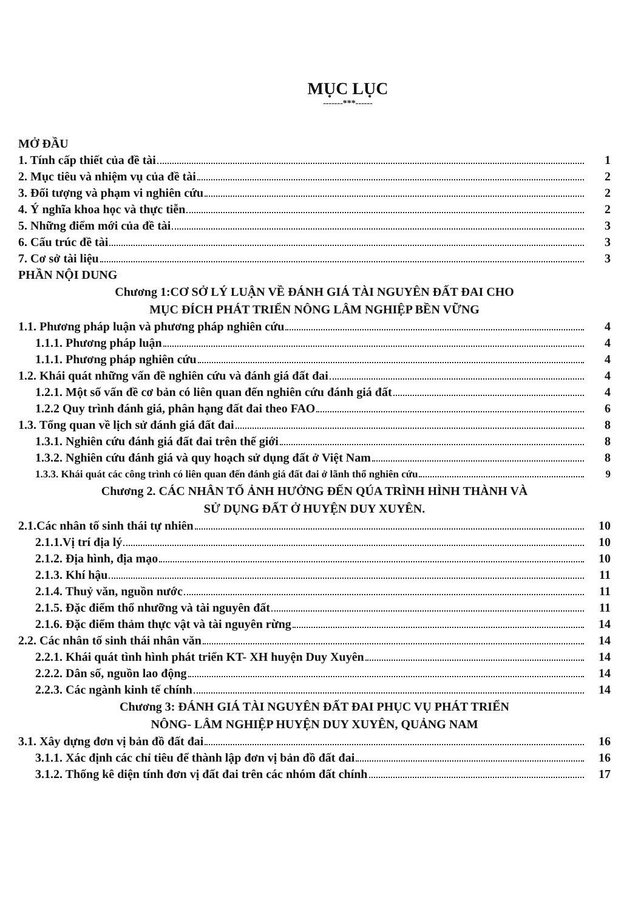MỤC LỤC
-------***------
MỞ ĐẦU
1. Tính cấp thiết của đề tài 1
2. Mục tiêu và nhiệm vụ của đề tài 2
3. Đối tượng và phạm vi nghiên cứu 2
4. Ý nghĩa khoa học và thực tiễn 2
5. Những điểm mới của đề tài 3
6. Cấu trúc đề tài 3
7. Cơ sở tài liệu 3
PHẦN NỘI DUNG
Chương 1:CƠ SỞ LÝ LUẬN VỀ ĐÁNH GIÁ TÀI NGUYÊN ĐẤT ĐAI CHO
MỤC ĐÍCH PHÁT TRIỂN NÔNG LÂM NGHIỆP BỀN VỮNG
1.1. Phương pháp luận và phương pháp nghiên cứu 4
1.1.1. Phương pháp luận 4
1.1.1. Phương pháp nghiên cứu 4
1.2. Khái quát những vấn đề nghiên cứu và đánh giá đất đai 4
1.2.1. Một số vấn đề cơ bản có liên quan đến nghiên cứu đánh giá đất 4
1.2.2 Quy trình đánh giá, phân hạng đất đai theo FAO 6
1.3. Tổng quan về lịch sử đánh giá đất đai 8
1.3.1. Nghiên cứu đánh giá đất đai trên thế giới 8
1.3.2. Nghiên cứu đánh giá và quy hoạch sử dụng đất ở Việt Nam 8
1.3.3. Khái quát các công trình có liên quan đến đánh giá đất đai ở lãnh thổ nghiên cứu 9
Chương 2. CÁC NHÂN TỐ ẢNH HƯỞNG ĐẾN QÚA TRÌNH HÌNH THÀNH VÀ
SỬ DỤNG ĐẤT Ở HUYỆN DUY XUYÊN.
2.1.Các nhân tố sinh thái tự nhiên 10
2.1.1.Vị trí địa lý 10
2.1.2. Địa hình, địa mạo 10
2.1.3. Khí hậu 11
2.1.4. Thuỷ văn, nguồn nước 11
2.1.5. Đặc điểm thổ nhưỡng và tài nguyên đất 11
2.1.6. Đặc điểm thảm thực vật và tài nguyên rừng 14
2.2. Các nhân tố sinh thái nhân văn 14
2.2.1. Khái quát tình hình phát triển KT- XH huyện Duy Xuyên 14
2.2.2. Dân số, nguồn lao động 14
2.2.3. Các ngành kinh tế chính 14
Chương 3: ĐÁNH GIÁ TÀI NGUYÊN ĐẤT ĐAI PHỤC VỤ PHÁT TRIỂN
NÔNG- LÂM NGHIỆP HUYỆN DUY XUYÊN, QUẢNG NAM
3.1. Xây dựng đơn vị bản đồ đất đai 16
3.1.1. Xác định các chỉ tiêu để thành lập đơn vị bản đồ đất đai 16
3.1.2. Thống kê diện tính đơn vị đất đai trên các nhóm đất chính 17